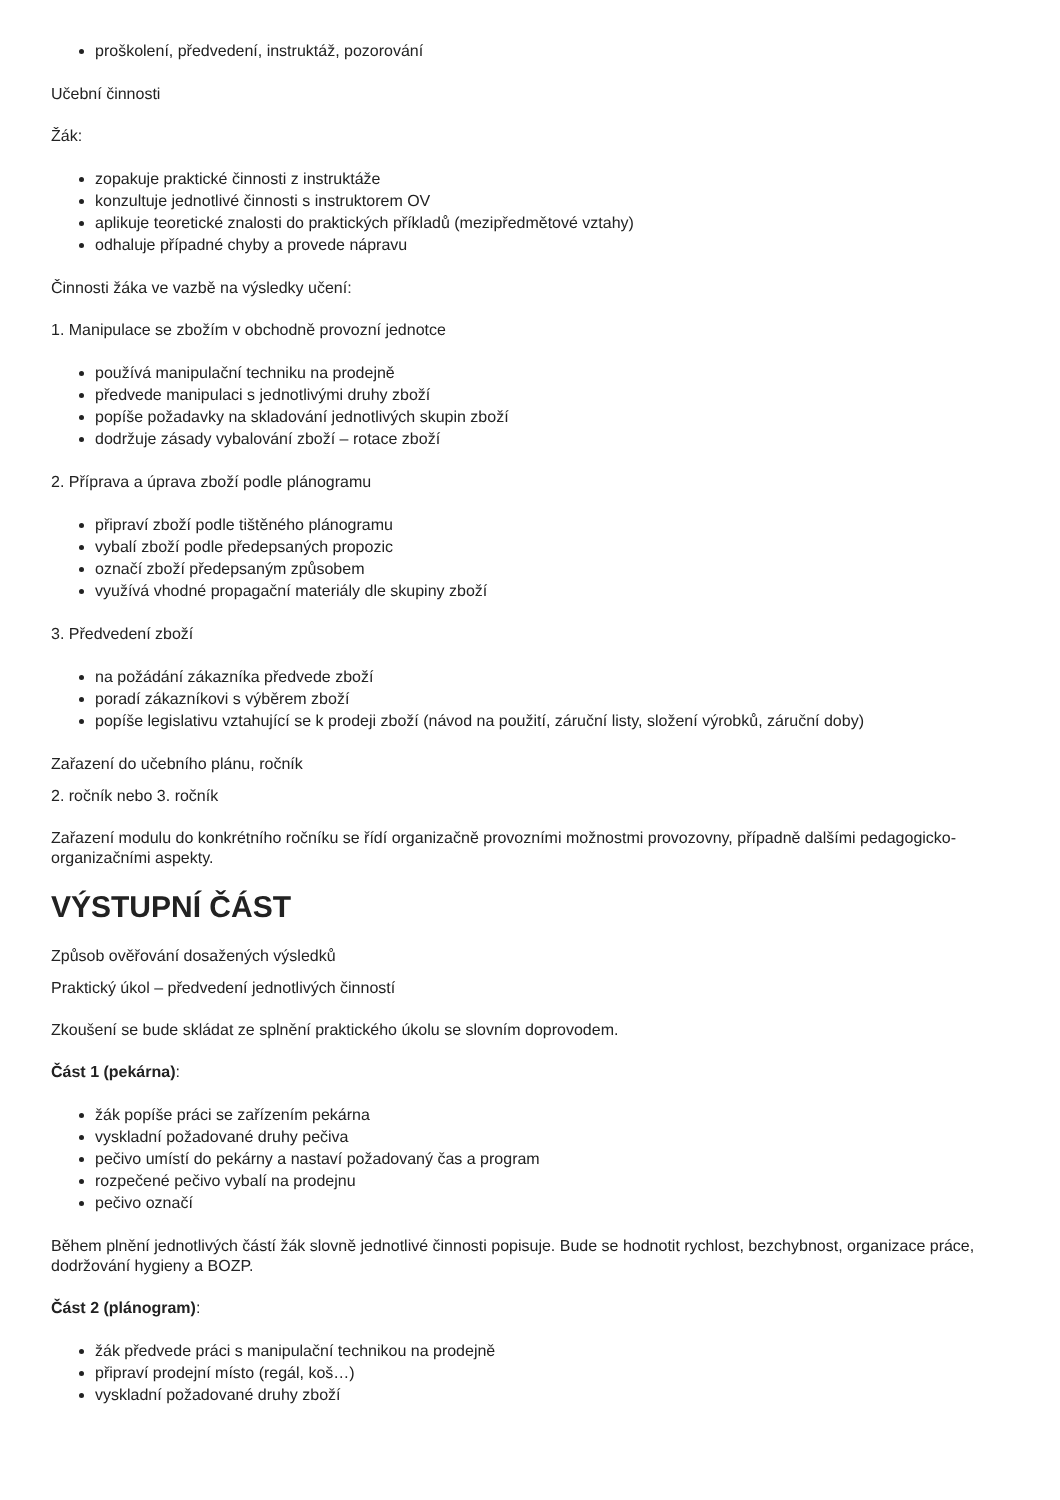proškolení, předvedení, instruktáž, pozorování
Učební činnosti
Žák:
zopakuje praktické činnosti z instruktáže
konzultuje jednotlivé činnosti s instruktorem OV
aplikuje teoretické znalosti do praktických příkladů (mezipředmětové vztahy)
odhaluje případné chyby a provede nápravu
Činnosti žáka ve vazbě na výsledky učení:
1. Manipulace se zbožím v obchodně provozní jednotce
používá manipulační techniku na prodejně
předvede manipulaci s jednotlivými druhy zboží
popíše požadavky na skladování jednotlivých skupin zboží
dodržuje zásady vybalování zboží – rotace zboží
2. Příprava a úprava zboží podle plánogramu
připraví zboží podle tištěného plánogramu
vybalí zboží podle předepsaných propozic
označí zboží předepsaným způsobem
využívá vhodné propagační materiály dle skupiny zboží
3. Předvedení zboží
na požádání zákazníka předvede zboží
poradí zákazníkovi s výběrem zboží
popíše legislativu vztahující se k prodeji zboží (návod na použití, záruční listy, složení výrobků, záruční doby)
Zařazení do učebního plánu, ročník
2. ročník nebo 3. ročník
Zařazení modulu do konkrétního ročníku se řídí organizačně provozními možnostmi provozovny, případně dalšími pedagogicko-organizačními aspekty.
VÝSTUPNÍ ČÁST
Způsob ověřování dosažených výsledků
Praktický úkol – předvedení jednotlivých činností
Zkoušení se bude skládat ze splnění praktického úkolu se slovním doprovodem.
Část 1 (pekárna):
žák popíše práci se zařízením pekárna
vyskladní požadované druhy pečiva
pečivo umístí do pekárny a nastaví požadovaný čas a program
rozpečené pečivo vybalí na prodejnu
pečivo označí
Během plnění jednotlivých částí žák slovně jednotlivé činnosti popisuje. Bude se hodnotit rychlost, bezchybnost, organizace práce, dodržování hygieny a BOZP.
Část 2 (plánogram):
žák předvede práci s manipulační technikou na prodejně
připraví prodejní místo (regál, koš…)
vyskladní požadované druhy zboží